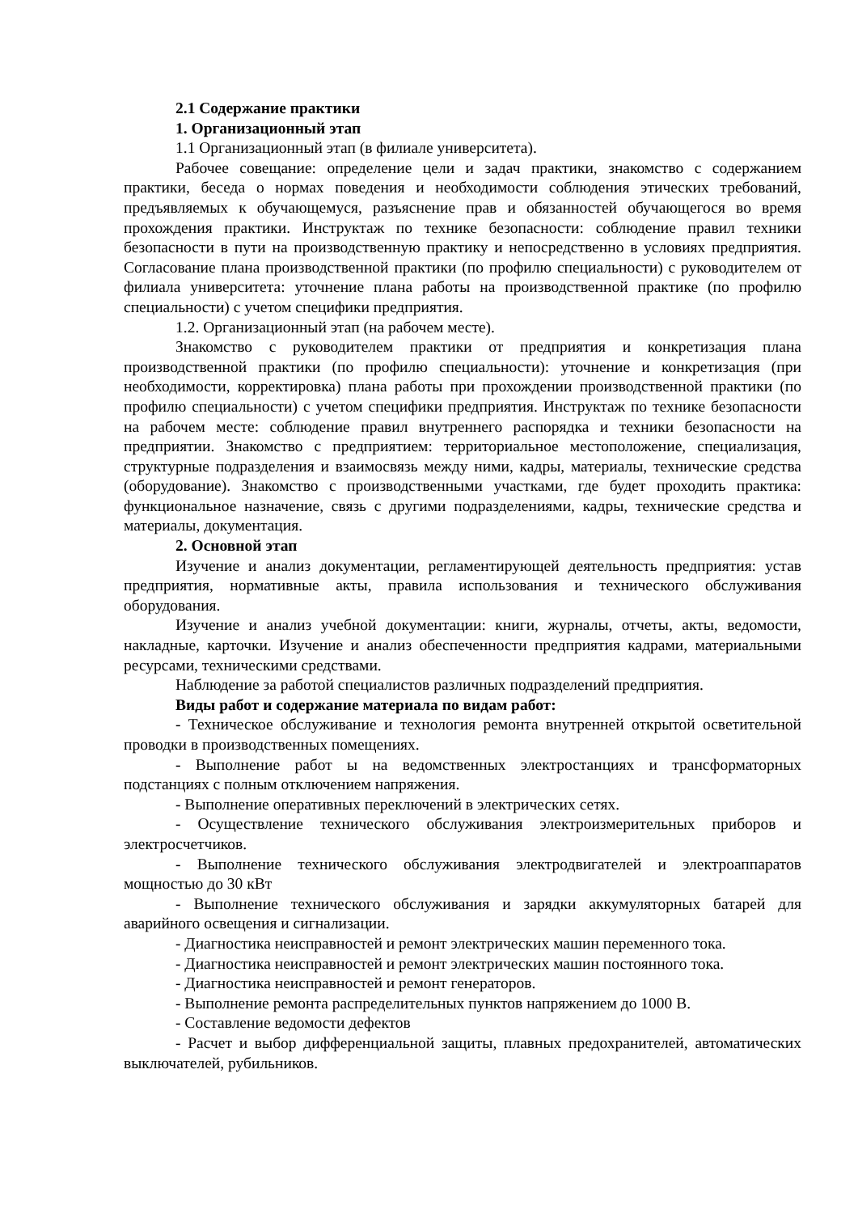2.1 Содержание практики
1. Организационный этап
1.1 Организационный этап (в филиале университета).
Рабочее совещание: определение цели и задач практики, знакомство с содержанием практики, беседа о нормах поведения и необходимости соблюдения этических требований, предъявляемых к обучающемуся, разъяснение прав и обязанностей обучающегося во время прохождения практики. Инструктаж по технике безопасности: соблюдение правил техники безопасности в пути на производственную практику и непосредственно в условиях предприятия. Согласование плана производственной практики (по профилю специальности) с руководителем от филиала университета: уточнение плана работы на производственной практике (по профилю специальности) с учетом специфики предприятия.
1.2. Организационный этап (на рабочем месте).
Знакомство с руководителем практики от предприятия и конкретизация плана производственной практики (по профилю специальности): уточнение и конкретизация (при необходимости, корректировка) плана работы при прохождении производственной практики (по профилю специальности) с учетом специфики предприятия. Инструктаж по технике безопасности на рабочем месте: соблюдение правил внутреннего распорядка и техники безопасности на предприятии. Знакомство с предприятием: территориальное местоположение, специализация, структурные подразделения и взаимосвязь между ними, кадры, материалы, технические средства (оборудование). Знакомство с производственными участками, где будет проходить практика: функциональное назначение, связь с другими подразделениями, кадры, технические средства и материалы, документация.
2. Основной этап
Изучение и анализ документации, регламентирующей деятельность предприятия: устав предприятия, нормативные акты, правила использования и технического обслуживания оборудования.
Изучение и анализ учебной документации: книги, журналы, отчеты, акты, ведомости, накладные, карточки. Изучение и анализ обеспеченности предприятия кадрами, материальными ресурсами, техническими средствами.
Наблюдение за работой специалистов различных подразделений предприятия.
Виды работ и содержание материала по видам работ:
- Техническое обслуживание и технология ремонта внутренней открытой осветительной проводки в производственных помещениях.
- Выполнение работ ы на ведомственных электростанциях и трансформаторных подстанциях с полным отключением напряжения.
- Выполнение оперативных переключений в электрических сетях.
- Осуществление технического обслуживания электроизмерительных приборов и электросчетчиков.
- Выполнение технического обслуживания электродвигателей и электроаппаратов мощностью до 30 кВт
- Выполнение технического обслуживания и зарядки аккумуляторных батарей для аварийного освещения и сигнализации.
- Диагностика неисправностей и ремонт электрических машин переменного тока.
- Диагностика неисправностей и ремонт электрических машин постоянного тока.
- Диагностика неисправностей и ремонт генераторов.
- Выполнение ремонта распределительных пунктов напряжением до 1000 В.
- Составление ведомости дефектов
- Расчет и выбор дифференциальной защиты, плавных предохранителей, автоматических выключателей, рубильников.